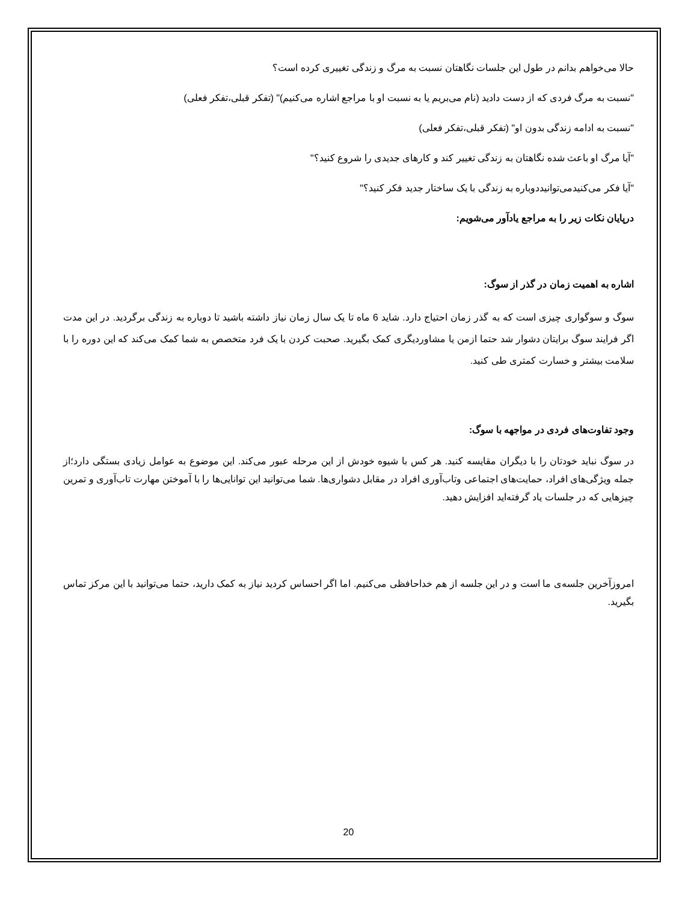حالا می‌خواهم بدانم در طول این جلسات نگاهتان نسبت به مرگ و زندگی تغییری کرده است؟
"نسبت به مرگ فردی که از دست دادید (نام می‌بریم یا به نسبت او با مراجع اشاره می‌کنیم)" (تفکر قبلی،تفکر فعلی)
"نسبت به ادامه زندگی بدون او" (تفکر قبلی،تفکر فعلی)
"آیا مرگ او باعث شده نگاهتان به زندگی تغییر کند و کارهای جدیدی را شروع کنید؟"
"آیا فکر می‌کنیدمی‌توانیددوباره به زندگی با یک ساختار جدید فکر کنید؟"
درپایان نکات زیر را به مراجع یادآور می‌شویم:
اشاره به اهمیت زمان در گذر از سوگ:
سوگ و سوگواری چیزی است که به گذر زمان احتیاج دارد. شاید 6 ماه تا یک سال زمان نیاز داشته باشید تا دوباره به زندگی برگردید. در این مدت اگر فرایند سوگ برایتان دشوار شد حتما ازمن یا مشاوردیگری کمک بگیرید. صحبت کردن با یک فرد متخصص به شما کمک می‌کند که این دوره را با سلامت بیشتر و خسارت کمتری طی کنید.
وجود تفاوت‌های فردی در مواجهه با سوگ:
در سوگ نباید خودتان را با دیگران مقایسه کنید. هر کس با شیوه خودش از این مرحله عبور می‌کند. این موضوع به عوامل زیادی بستگی دارد؛از جمله ویژگی‌های افراد، حمایت‌های اجتماعی وتاب‌آوری افراد در مقابل دشواری‌ها. شما می‌توانید این توانایی‌ها را با آموختن مهارت تاب‌آوری و تمرین چیزهایی که در جلسات یاد گرفته‌اید افزایش دهید.
امروزآخرین جلسه‌ی ما است و در این جلسه از هم خداحافظی می‌کنیم. اما اگر احساس کردید نیاز به کمک دارید، حتما می‌توانید با این مرکز تماس بگیرید.
20